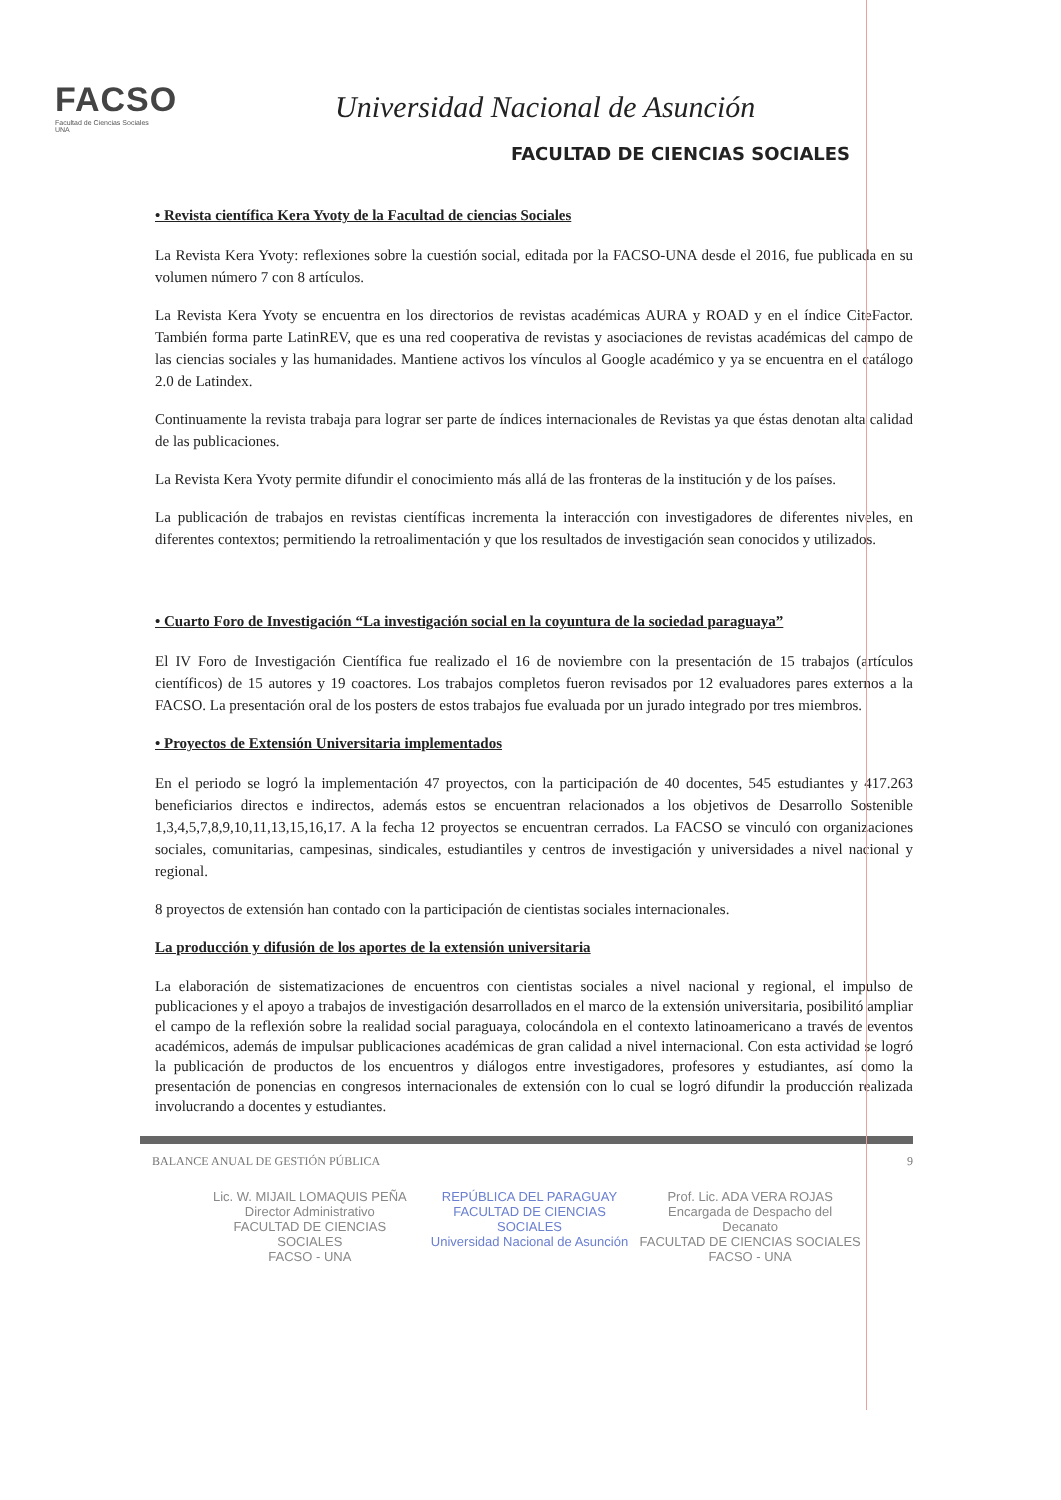FACSO
Facultad de Ciencias Sociales
UNA
Universidad Nacional de Asunción
FACULTAD DE CIENCIAS SOCIALES
• Revista científica Kera Yvoty de la Facultad de ciencias Sociales
La Revista Kera Yvoty: reflexiones sobre la cuestión social, editada por la FACSO-UNA desde el 2016, fue publicada en su volumen número 7 con 8 artículos.
La Revista Kera Yvoty se encuentra en los directorios de revistas académicas AURA y ROAD y en el índice CiteFactor. También forma parte LatinREV, que es una red cooperativa de revistas y asociaciones de revistas académicas del campo de las ciencias sociales y las humanidades. Mantiene activos los vínculos al Google académico y ya se encuentra en el catálogo 2.0 de Latindex.
Continuamente la revista trabaja para lograr ser parte de índices internacionales de Revistas ya que éstas denotan alta calidad de las publicaciones.
La Revista Kera Yvoty permite difundir el conocimiento más allá de las fronteras de la institución y de los países.
La publicación de trabajos en revistas científicas incrementa la interacción con investigadores de diferentes niveles, en diferentes contextos; permitiendo la retroalimentación y que los resultados de investigación sean conocidos y utilizados.
• Cuarto Foro de Investigación “La investigación social en la coyuntura de la sociedad paraguaya”
El IV Foro de Investigación Científica fue realizado el 16 de noviembre con la presentación de 15 trabajos (artículos científicos) de 15 autores y 19 coactores. Los trabajos completos fueron revisados por 12 evaluadores pares externos a la FACSO. La presentación oral de los posters de estos trabajos fue evaluada por un jurado integrado por tres miembros.
• Proyectos de Extensión Universitaria implementados
En el periodo se logró la implementación 47 proyectos, con la participación de 40 docentes, 545 estudiantes y 417.263 beneficiarios directos e indirectos, además estos se encuentran relacionados a los objetivos de Desarrollo Sostenible 1,3,4,5,7,8,9,10,11,13,15,16,17. A la fecha 12 proyectos se encuentran cerrados. La FACSO se vinculó con organizaciones sociales, comunitarias, campesinas, sindicales, estudiantiles y centros de investigación y universidades a nivel nacional y regional.
8 proyectos de extensión han contado con la participación de cientistas sociales internacionales.
La producción y difusión de los aportes de la extensión universitaria
La elaboración de sistematizaciones de encuentros con cientistas sociales a nivel nacional y regional, el impulso de publicaciones y el apoyo a trabajos de investigación desarrollados en el marco de la extensión universitaria, posibilitó ampliar el campo de la reflexión sobre la realidad social paraguaya, colocándola en el contexto latinoamericano a través de eventos académicos, además de impulsar publicaciones académicas de gran calidad a nivel internacional. Con esta actividad se logró la publicación de productos de los encuentros y diálogos entre investigadores, profesores y estudiantes, así como la presentación de ponencias en congresos internacionales de extensión con lo cual se logró difundir la producción realizada involucrando a docentes y estudiantes.
BALANCE ANUAL DE GESTIÓN PÚBLICA 9
Lic. W. MIJAIL LOMAQUIS PEÑA
Director Administrativo
FACULTAD DE CIENCIAS SOCIALES
FACSO - UNA
REPÚBLICA DEL PARAGUAY
FACULTAD DE CIENCIAS SOCIALES
Universidad Nacional de Asunción
Prof. Lic. ADA VERA ROJAS
Encargada de Despacho del Decanato
FACULTAD DE CIENCIAS SOCIALES
FACSO - UNA